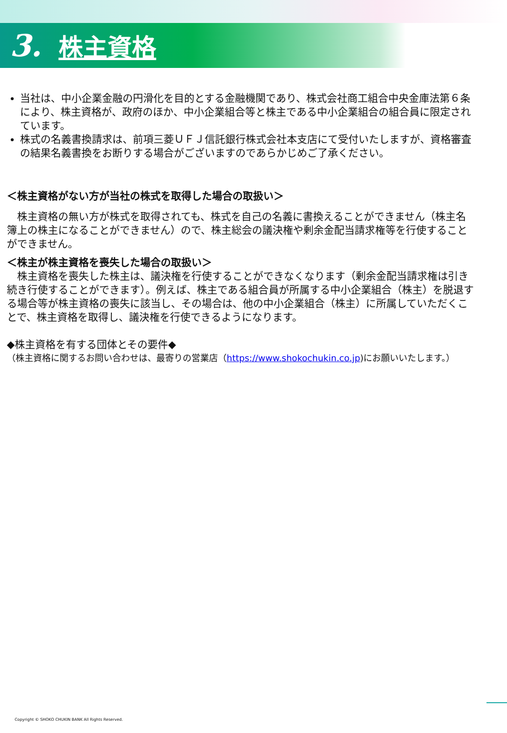3. 株主資格
当社は、中小企業金融の円滑化を目的とする金融機関であり、株式会社商工組合中央金庫法第６条により、株主資格が、政府のほか、中小企業組合等と株主である中小企業組合の組合員に限定されています。
株式の名義書換請求は、前項三菱ＵＦＪ信託銀行株式会社本支店にて受付いたしますが、資格審査の結果名義書換をお断りする場合がございますのであらかじめご了承ください。
＜株主資格がない方が当社の株式を取得した場合の取扱い＞
　株主資格の無い方が株式を取得されても、株式を自己の名義に書換えることができません（株主名簿上の株主になることができません）ので、株主総会の議決権や剰余金配当請求権等を行使することができません。
＜株主が株主資格を喪失した場合の取扱い＞
　株主資格を喪失した株主は、議決権を行使することができなくなります（剰余金配当請求権は引き続き行使することができます）。例えば、株主である組合員が所属する中小企業組合（株主）を脱退する場合等が株主資格の喪失に該当し、その場合は、他の中小企業組合（株主）に所属していただくことで、株主資格を取得し、議決権を行使できるようになります。
◆株主資格を有する団体とその要件◆
（株主資格に関するお問い合わせは、最寄りの営業店（https://www.shokochukin.co.jp)にお願いいたします。）
Copyright © SHOKO CHUKIN BANK All Rights Reserved.